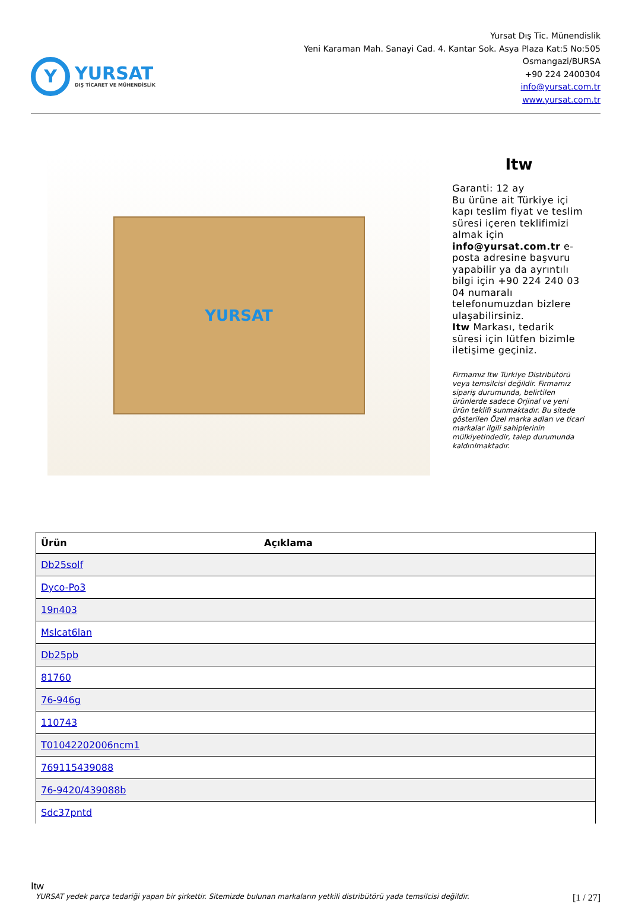Y
YURSAT
DIŞ TİCARET VE MÜHENDİSLİK
Yursat Dış Tic. Münendislik
Yeni Karaman Mah. Sanayi Cad. 4. Kantar Sok. Asya Plaza Kat:5 No:505
Osmangazi/BURSA
+90 224 2400304
info@yursat.com.tr
www.yursat.com.tr
YURSAT
Itw
Garanti: 12 ay
Bu ürüne ait Türkiye içi kapı teslim fiyat ve teslim süresi içeren teklifimizi almak için info@yursat.com.tr e-posta adresine başvuru yapabilir ya da ayrıntılı bilgi için +90 224 240 03 04 numaralı telefonumuzdan bizlere ulaşabilirsiniz.
Itw Markası, tedarik süresi için lütfen bizimle iletişime geçiniz.
Firmamız Itw Türkiye Distribütörü veya temsilcisi değildir. Firmamız sipariş durumunda, belirtilen ürünlerde sadece Orjinal ve yeni ürün teklifi sunmaktadır. Bu sitede gösterilen Özel marka adları ve ticari markalar ilgili sahiplerinin mülkiyetindedir, talep durumunda kaldırılmaktadır.
| Ürün | Açıklama |
| --- | --- |
| Db25solf | |
| Dyco-Po3 | |
| 19n403 | |
| Mslcat6lan | |
| Db25pb | |
| 81760 | |
| 76-946g | |
| 110743 | |
| T01042202006ncm1 | |
| 769115439088 | |
| 76-9420/439088b | |
| Sdc37pntd | |
Itw
YURSAT yedek parça tedariği yapan bir şirkettir. Sitemizde bulunan markaların yetkili distribütörü yada temsilcisi değildir. [1 / 27]